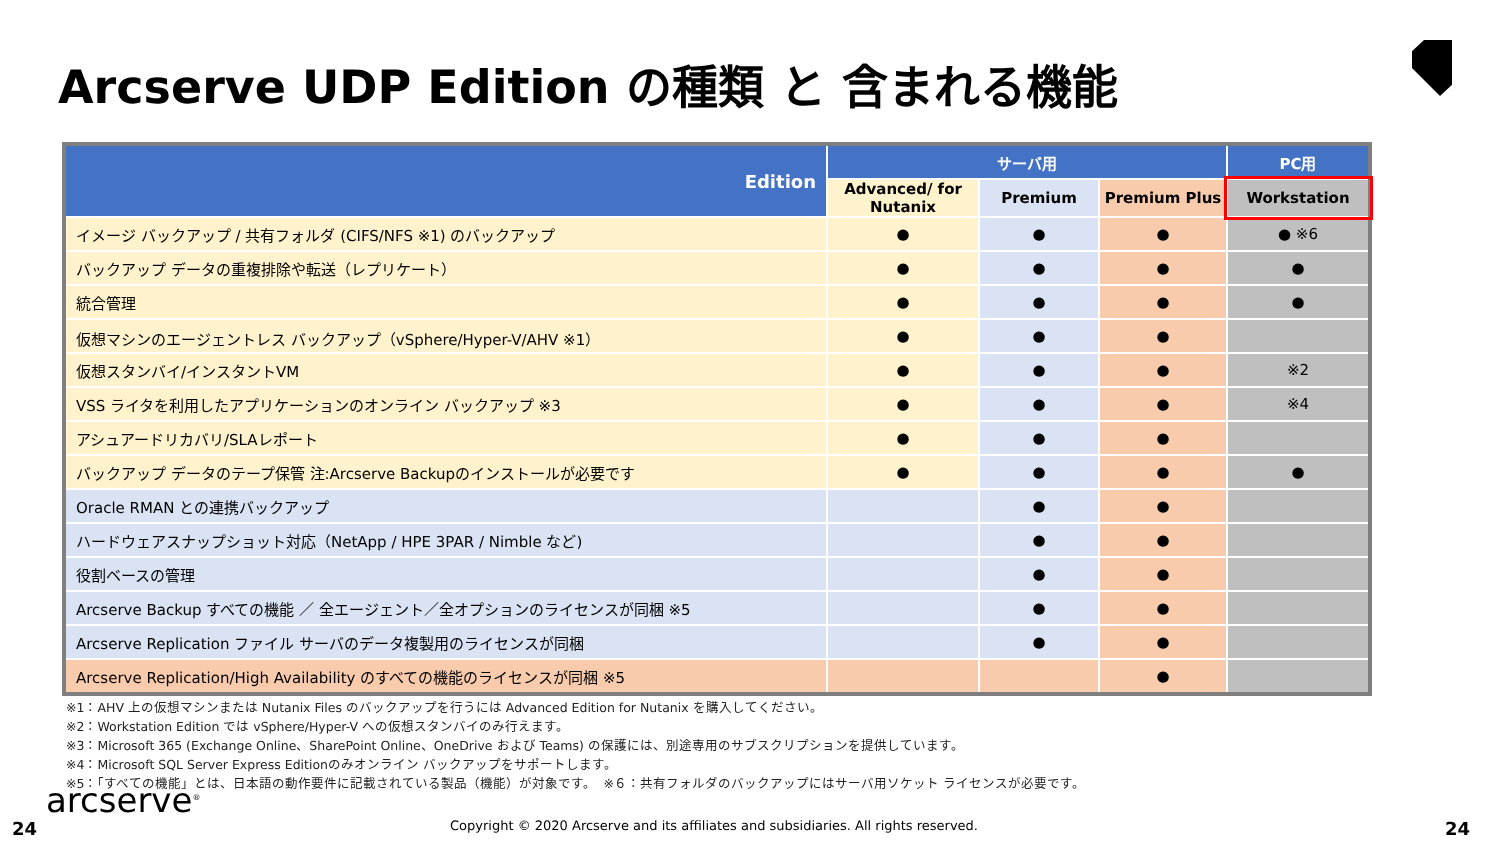Arcserve UDP Edition の種類 と 含まれる機能
| Edition | サーバ用 | | | PC用 |
| --- | --- | --- | --- | --- |
| | Advanced/ for Nutanix | Premium | Premium Plus | Workstation |
| イメージ バックアップ / 共有フォルダ (CIFS/NFS ※1) のバックアップ | ● | ● | ● | ● ※6 |
| バックアップ データの重複排除や転送（レプリケート） | ● | ● | ● | ● |
| 統合管理 | ● | ● | ● | ● |
| 仮想マシンのエージェントレス バックアップ（vSphere/Hyper-V/AHV ※1） | ● | ● | ● | |
| 仮想スタンバイ/インスタントVM | ● | ● | ● | ※2 |
| VSS ライタを利用したアプリケーションのオンライン バックアップ ※3 | ● | ● | ● | ※4 |
| アシュアードリカバリ/SLAレポート | ● | ● | ● | |
| バックアップ データのテープ保管 注:Arcserve Backupのインストールが必要です | ● | ● | ● | ● |
| Oracle RMAN との連携バックアップ | | ● | ● | |
| ハードウェアスナップショット対応（NetApp / HPE 3PAR / Nimble など) | | ● | ● | |
| 役割ベースの管理 | | ● | ● | |
| Arcserve Backup すべての機能 ／ 全エージェント／全オプションのライセンスが同梱 ※5 | | ● | ● | |
| Arcserve Replication ファイル サーバのデータ複製用のライセンスが同梱 | | ● | ● | |
| Arcserve Replication/High Availability のすべての機能のライセンスが同梱 ※5 | | | ● | |
※1：AHV 上の仮想マシンまたは Nutanix Files のバックアップを行うには Advanced Edition for Nutanix を購入してください。
※2：Workstation Edition では vSphere/Hyper-V への仮想スタンバイのみ行えます。
※3：Microsoft 365 (Exchange Online、SharePoint Online、OneDrive および Teams) の保護には、別途専用のサブスクリプションを提供しています。
※4：Microsoft SQL Server Express Editionのみオンライン バックアップをサポートします。
※5：「すべての機能」とは、日本語の動作要件に記載されている製品（機能）が対象です。　※６：共有フォルダのバックアップにはサーバ用ソケット ライセンスが必要です。
arcserve<sup>®</sup>
24 Copyright © 2020 Arcserve and its affiliates and subsidiaries. All rights reserved. 24